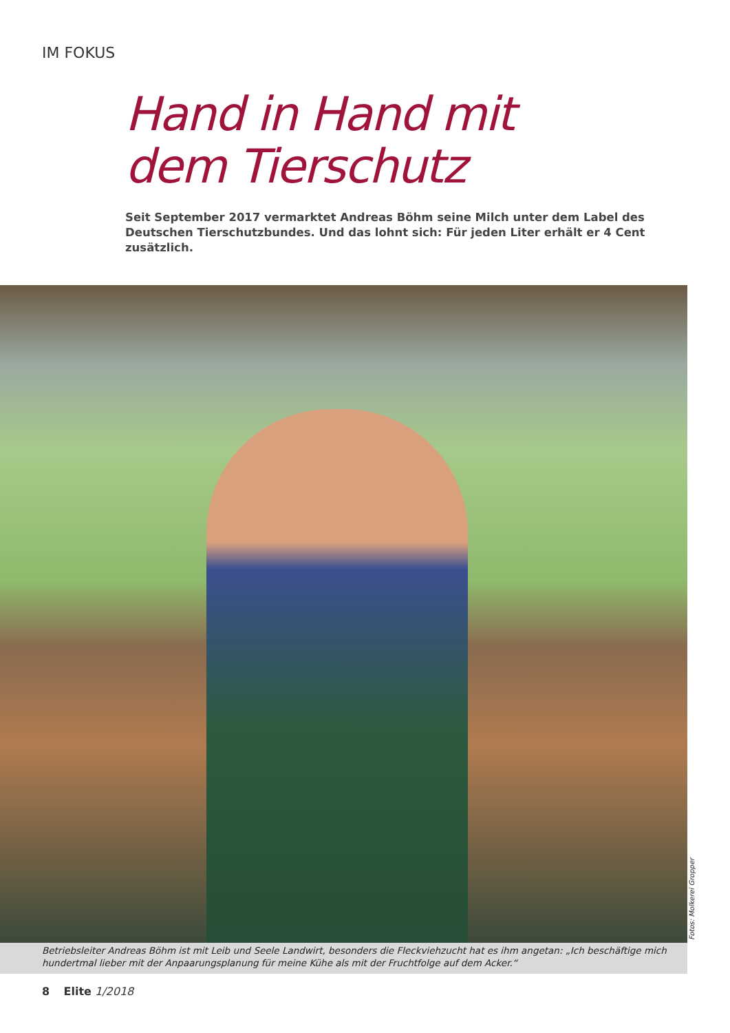IM FOKUS
Hand in Hand mit
dem Tierschutz
Seit September 2017 vermarktet Andreas Böhm seine Milch unter dem Label des Deutschen Tierschutzbundes. Und das lohnt sich: Für jeden Liter erhält er 4 Cent zusätzlich.
Fotos: Molkerei Gropper
Betriebsleiter Andreas Böhm ist mit Leib und Seele Landwirt, besonders die Fleckviehzucht hat es ihm angetan: „Ich beschäftige mich hundertmal lieber mit der Anpaarungsplanung für meine Kühe als mit der Fruchtfolge auf dem Acker.“
8 Elite 1/2018